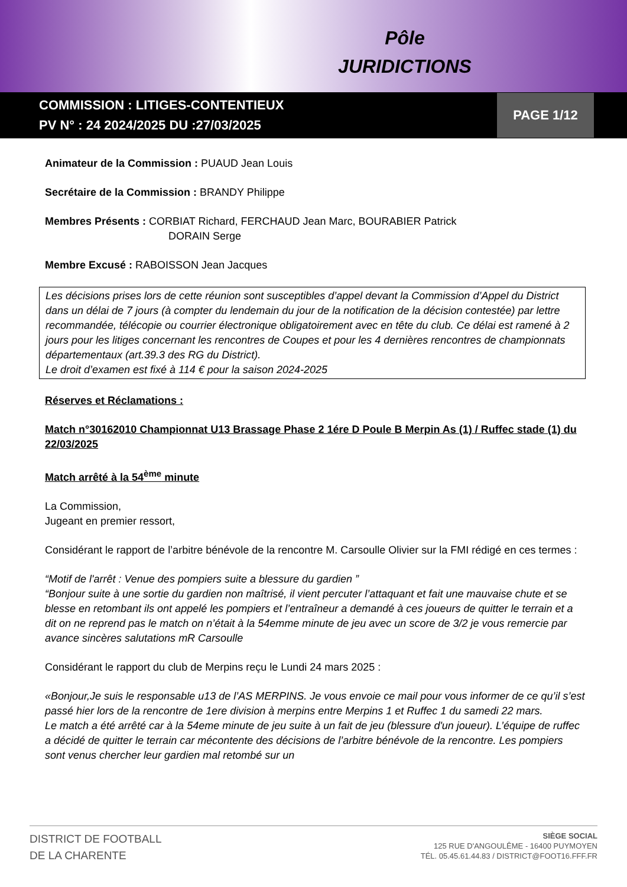Pôle
JURIDICTIONS
COMMISSION : LITIGES-CONTENTIEUX
PV N° : 24 2024/2025 DU :27/03/2025
PAGE 1/12
Animateur de la Commission : PUAUD Jean Louis
Secrétaire de la Commission : BRANDY Philippe
Membres Présents : CORBIAT Richard, FERCHAUD Jean Marc, BOURABIER Patrick
DORAIN Serge
Membre Excusé : RABOISSON Jean Jacques
Les décisions prises lors de cette réunion sont susceptibles d’appel devant la Commission d’Appel du District dans un délai de 7 jours (à compter du lendemain du jour de la notification de la décision contestée) par lettre recommandée, télécopie ou courrier électronique obligatoirement avec en tête du club. Ce délai est ramené à 2 jours pour les litiges concernant les rencontres de Coupes et pour les 4 dernières rencontres de championnats départementaux (art.39.3 des RG du District).
Le droit d’examen est fixé à 114 € pour la saison 2024-2025
Réserves et Réclamations :
Match n°30162010 Championnat U13 Brassage Phase 2 1ére D Poule B Merpin As (1) / Ruffec stade (1) du 22/03/2025
Match arrêté à la 54<sup>ème</sup> minute
La Commission,
Jugeant en premier ressort,
Considérant le rapport de l’arbitre bénévole de la rencontre M. Carsoulle Olivier sur la FMI rédigé en ces termes :
“Motif de l'arrêt : Venue des pompiers suite a blessure du gardien ”
“Bonjour suite à une sortie du gardien non maîtrisé, il vient percuter l’attaquant et fait une mauvaise chute et se blesse en retombant ils ont appelé les pompiers et l’entraîneur a demandé à ces joueurs de quitter le terrain et a dit on ne reprend pas le match on n’était à la 54emme minute de jeu avec un score de 3/2 je vous remercie par avance sincères salutations mR Carsoulle
Considérant le rapport du club de Merpins reçu le Lundi 24 mars 2025 :
«Bonjour,Je suis le responsable u13 de l’AS MERPINS. Je vous envoie ce mail pour vous informer de ce qu’il s’est passé hier lors de la rencontre de 1ere division à merpins entre Merpins 1 et Ruffec 1 du samedi 22 mars.
Le match a été arrêté car à la 54eme minute de jeu suite à un fait de jeu (blessure d'un joueur). L’équipe de ruffec a décidé de quitter le terrain car mécontente des décisions de l’arbitre bénévole de la rencontre. Les pompiers sont venus chercher leur gardien mal retombé sur un
DISTRICT DE FOOTBALL
DE LA CHARENTE
SIÈGE SOCIAL
125 RUE D'ANGOULÊME - 16400 PUYMOYEN
TÉL. 05.45.61.44.83 / DISTRICT@FOOT16.FFF.FR